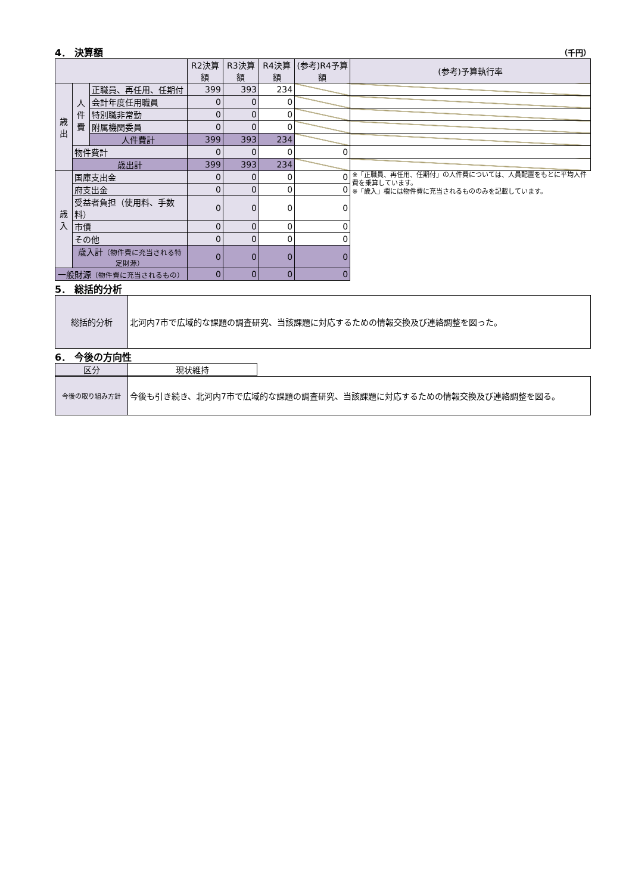4． 決算額 （千円）
| | | | R2決算額 | R3決算額 | R4決算額 | (参考)R4予算額 | (参考)予算執行率 |
| --- | --- | --- | --- | --- | --- | --- | --- |
| 歳 出 | 人 件 費 | 正職員、再任用、任期付 | 399 | 393 | 234 | | |
| | | 会計年度任用職員 | 0 | 0 | 0 | | |
| | | 特別職非常勤 | 0 | 0 | 0 | | |
| | | 附属機関委員 | 0 | 0 | 0 | | |
| | | 人件費計 | 399 | 393 | 234 | | |
| | 物件費計 | | 0 | 0 | 0 | 0 | |
| | 歳出計 | | 399 | 393 | 234 | | |
| 歳 入 | 国庫支出金 | | 0 | 0 | 0 | 0 | ※「正職員、再任用、任期付」の人件費については、人員配置をもとに平均人件費を乗算しています。 ※「歳入」欄には物件費に充当されるもののみを記載しています。 |
| | 府支出金 | | 0 | 0 | 0 | 0 | |
| | 受益者負担（使用料、手数料） | | 0 | 0 | 0 | 0 | |
| | 市債 | | 0 | 0 | 0 | 0 | |
| | その他 | | 0 | 0 | 0 | 0 | |
| | 歳入計 （物件費に充当される特定財源） | | 0 | 0 | 0 | 0 | |
| 一般財源 （物件費に充当されるもの） | | | 0 | 0 | 0 | 0 | |
5． 総括的分析
| 総括的分析 | 北河内7市で広域的な課題の調査研究、当該課題に対応するための情報交換及び連絡調整を図った。 |
6． 今後の方向性
| 区分 | 現状維持 |
| 今後の取り組み方針 | 今後も引き続き、北河内7市で広域的な課題の調査研究、当該課題に対応するための情報交換及び連絡調整を図る。 |